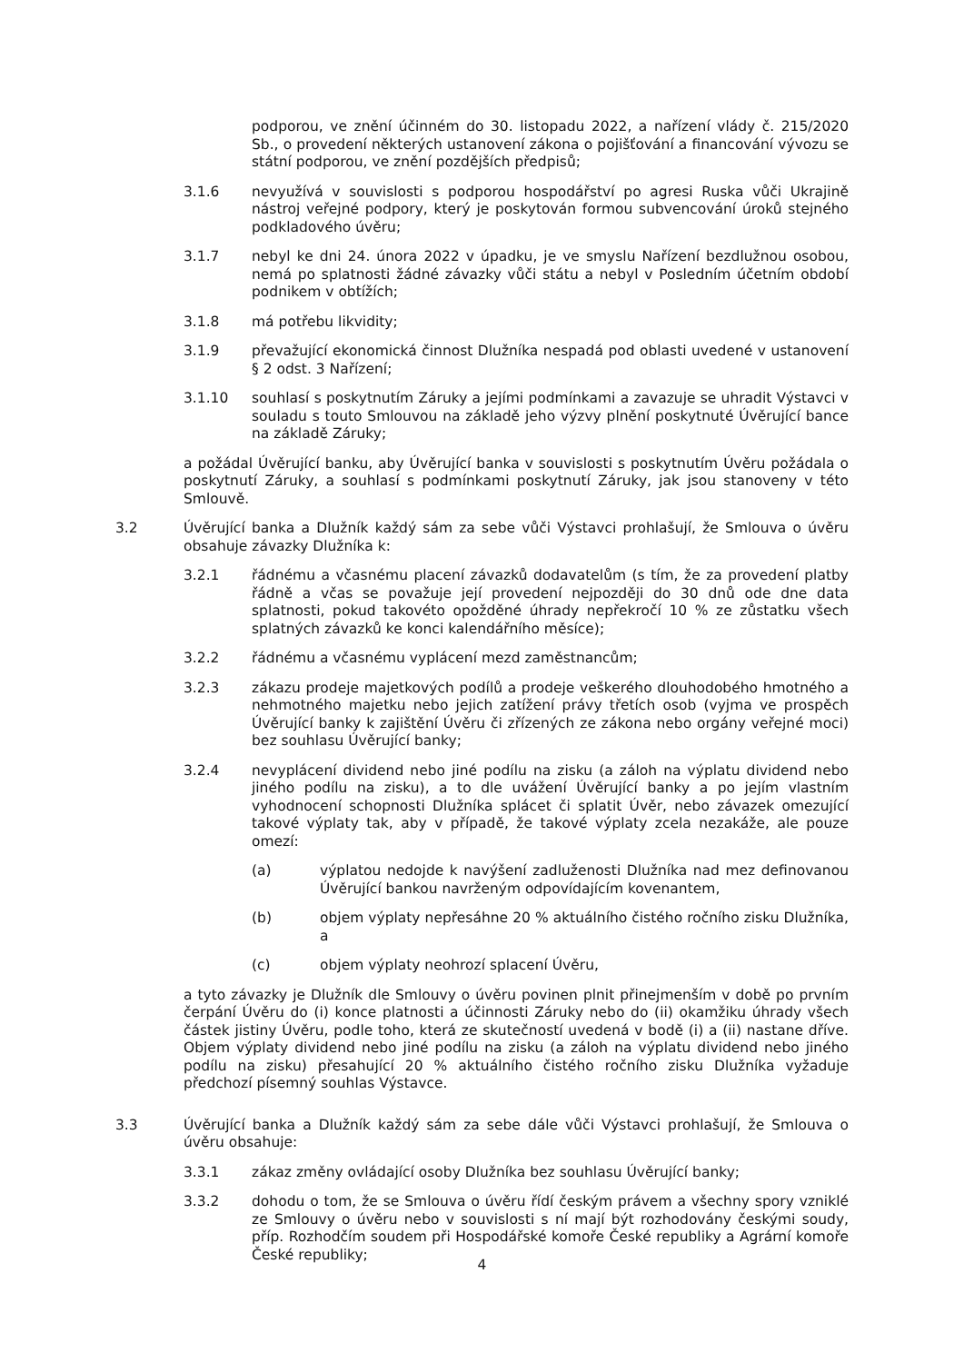podporou, ve znění účinném do 30. listopadu 2022, a nařízení vlády č. 215/2020 Sb., o provedení některých ustanovení zákona o pojišťování a financování vývozu se státní podporou, ve znění pozdějších předpisů;
3.1.6 nevyužívá v souvislosti s podporou hospodářství po agresi Ruska vůči Ukrajině nástroj veřejné podpory, který je poskytován formou subvencování úroků stejného podkladového úvěru;
3.1.7 nebyl ke dni 24. února 2022 v úpadku, je ve smyslu Nařízení bezdlužnou osobou, nemá po splatnosti žádné závazky vůči státu a nebyl v Posledním účetním období podnikem v obtížích;
3.1.8 má potřebu likvidity;
3.1.9 převažující ekonomická činnost Dlužníka nespadá pod oblasti uvedené v ustanovení § 2 odst. 3 Nařízení;
3.1.10 souhlasí s poskytnutím Záruky a jejími podmínkami a zavazuje se uhradit Výstavci v souladu s touto Smlouvou na základě jeho výzvy plnění poskytnuté Úvěrující bance na základě Záruky;
a požádal Úvěrující banku, aby Úvěrující banka v souvislosti s poskytnutím Úvěru požádala o poskytnutí Záruky, a souhlasí s podmínkami poskytnutí Záruky, jak jsou stanoveny v této Smlouvě.
3.2 Úvěrující banka a Dlužník každý sám za sebe vůči Výstavci prohlašují, že Smlouva o úvěru obsahuje závazky Dlužníka k:
3.2.1 řádnému a včasnému placení závazků dodavatelům (s tím, že za provedení platby řádně a včas se považuje její provedení nejpozději do 30 dnů ode dne data splatnosti, pokud takovéto opožděné úhrady nepřekročí 10 % ze zůstatku všech splatných závazků ke konci kalendářního měsíce);
3.2.2 řádnému a včasnému vyplácení mezd zaměstnancům;
3.2.3 zákazu prodeje majetkových podílů a prodeje veškerého dlouhodobého hmotného a nehmotného majetku nebo jejich zatížení právy třetích osob (vyjma ve prospěch Úvěrující banky k zajištění Úvěru či zřízených ze zákona nebo orgány veřejné moci) bez souhlasu Úvěrující banky;
3.2.4 nevyplácení dividend nebo jiné podílu na zisku (a záloh na výplatu dividend nebo jiného podílu na zisku), a to dle uvážení Úvěrující banky a po jejím vlastním vyhodnocení schopnosti Dlužníka splácet či splatit Úvěr, nebo závazek omezující takové výplaty tak, aby v případě, že takové výplaty zcela nezakáže, ale pouze omezí:
(a) výplatou nedojde k navýšení zadluženosti Dlužníka nad mez definovanou Úvěrující bankou navrženým odpovídajícím kovenantem,
(b) objem výplaty nepřesáhne 20 % aktuálního čistého ročního zisku Dlužníka, a
(c) objem výplaty neohrozí splacení Úvěru,
a tyto závazky je Dlužník dle Smlouvy o úvěru povinen plnit přinejmenším v době po prvním čerpání Úvěru do (i) konce platnosti a účinnosti Záruky nebo do (ii) okamžiku úhrady všech částek jistiny Úvěru, podle toho, která ze skutečností uvedená v bodě (i) a (ii) nastane dříve. Objem výplaty dividend nebo jiné podílu na zisku (a záloh na výplatu dividend nebo jiného podílu na zisku) přesahující 20 % aktuálního čistého ročního zisku Dlužníka vyžaduje předchozí písemný souhlas Výstavce.
3.3 Úvěrující banka a Dlužník každý sám za sebe dále vůči Výstavci prohlašují, že Smlouva o úvěru obsahuje:
3.3.1 zákaz změny ovládající osoby Dlužníka bez souhlasu Úvěrující banky;
3.3.2 dohodu o tom, že se Smlouva o úvěru řídí českým právem a všechny spory vzniklé ze Smlouvy o úvěru nebo v souvislosti s ní mají být rozhodovány českými soudy, příp. Rozhodčím soudem při Hospodářské komoře České republiky a Agrární komoře České republiky;
4